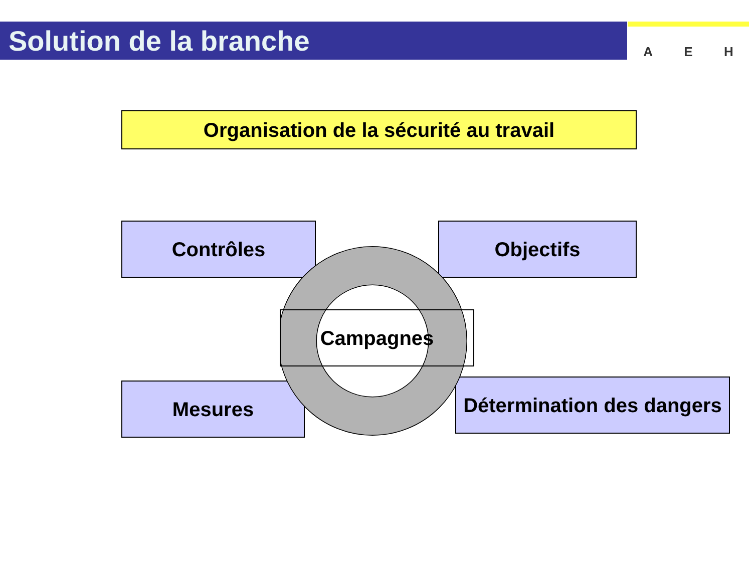Solution de la branche
A E H
Organisation de la sécurité au travail
Contrôles Objectifs
Mesures
Détermination des dangers
Campagnes